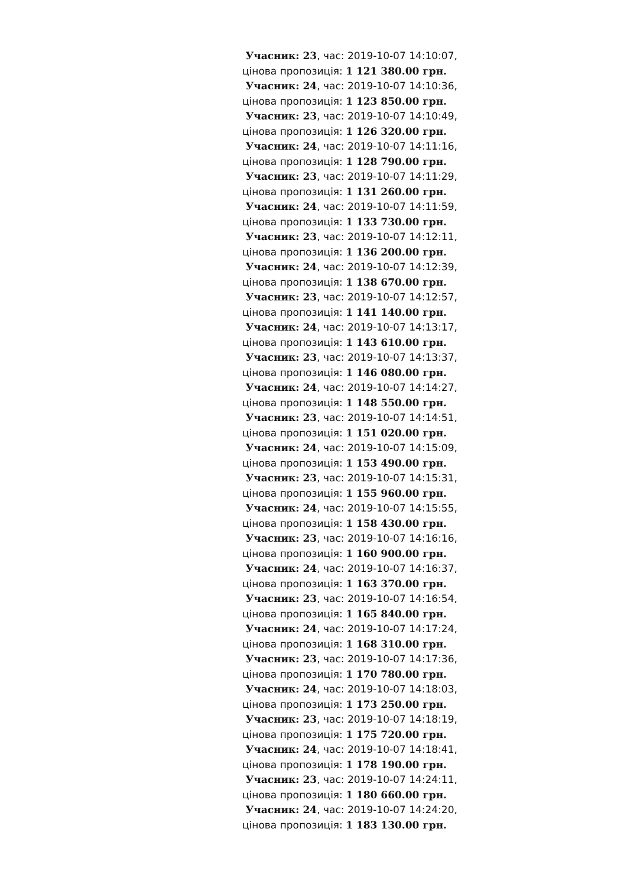Учасник: 23, час: 2019-10-07 14:10:07,
цінова пропозиція: 1 121 380.00 грн.
Учасник: 24, час: 2019-10-07 14:10:36,
цінова пропозиція: 1 123 850.00 грн.
Учасник: 23, час: 2019-10-07 14:10:49,
цінова пропозиція: 1 126 320.00 грн.
Учасник: 24, час: 2019-10-07 14:11:16,
цінова пропозиція: 1 128 790.00 грн.
Учасник: 23, час: 2019-10-07 14:11:29,
цінова пропозиція: 1 131 260.00 грн.
Учасник: 24, час: 2019-10-07 14:11:59,
цінова пропозиція: 1 133 730.00 грн.
Учасник: 23, час: 2019-10-07 14:12:11,
цінова пропозиція: 1 136 200.00 грн.
Учасник: 24, час: 2019-10-07 14:12:39,
цінова пропозиція: 1 138 670.00 грн.
Учасник: 23, час: 2019-10-07 14:12:57,
цінова пропозиція: 1 141 140.00 грн.
Учасник: 24, час: 2019-10-07 14:13:17,
цінова пропозиція: 1 143 610.00 грн.
Учасник: 23, час: 2019-10-07 14:13:37,
цінова пропозиція: 1 146 080.00 грн.
Учасник: 24, час: 2019-10-07 14:14:27,
цінова пропозиція: 1 148 550.00 грн.
Учасник: 23, час: 2019-10-07 14:14:51,
цінова пропозиція: 1 151 020.00 грн.
Учасник: 24, час: 2019-10-07 14:15:09,
цінова пропозиція: 1 153 490.00 грн.
Учасник: 23, час: 2019-10-07 14:15:31,
цінова пропозиція: 1 155 960.00 грн.
Учасник: 24, час: 2019-10-07 14:15:55,
цінова пропозиція: 1 158 430.00 грн.
Учасник: 23, час: 2019-10-07 14:16:16,
цінова пропозиція: 1 160 900.00 грн.
Учасник: 24, час: 2019-10-07 14:16:37,
цінова пропозиція: 1 163 370.00 грн.
Учасник: 23, час: 2019-10-07 14:16:54,
цінова пропозиція: 1 165 840.00 грн.
Учасник: 24, час: 2019-10-07 14:17:24,
цінова пропозиція: 1 168 310.00 грн.
Учасник: 23, час: 2019-10-07 14:17:36,
цінова пропозиція: 1 170 780.00 грн.
Учасник: 24, час: 2019-10-07 14:18:03,
цінова пропозиція: 1 173 250.00 грн.
Учасник: 23, час: 2019-10-07 14:18:19,
цінова пропозиція: 1 175 720.00 грн.
Учасник: 24, час: 2019-10-07 14:18:41,
цінова пропозиція: 1 178 190.00 грн.
Учасник: 23, час: 2019-10-07 14:24:11,
цінова пропозиція: 1 180 660.00 грн.
Учасник: 24, час: 2019-10-07 14:24:20,
цінова пропозиція: 1 183 130.00 грн.